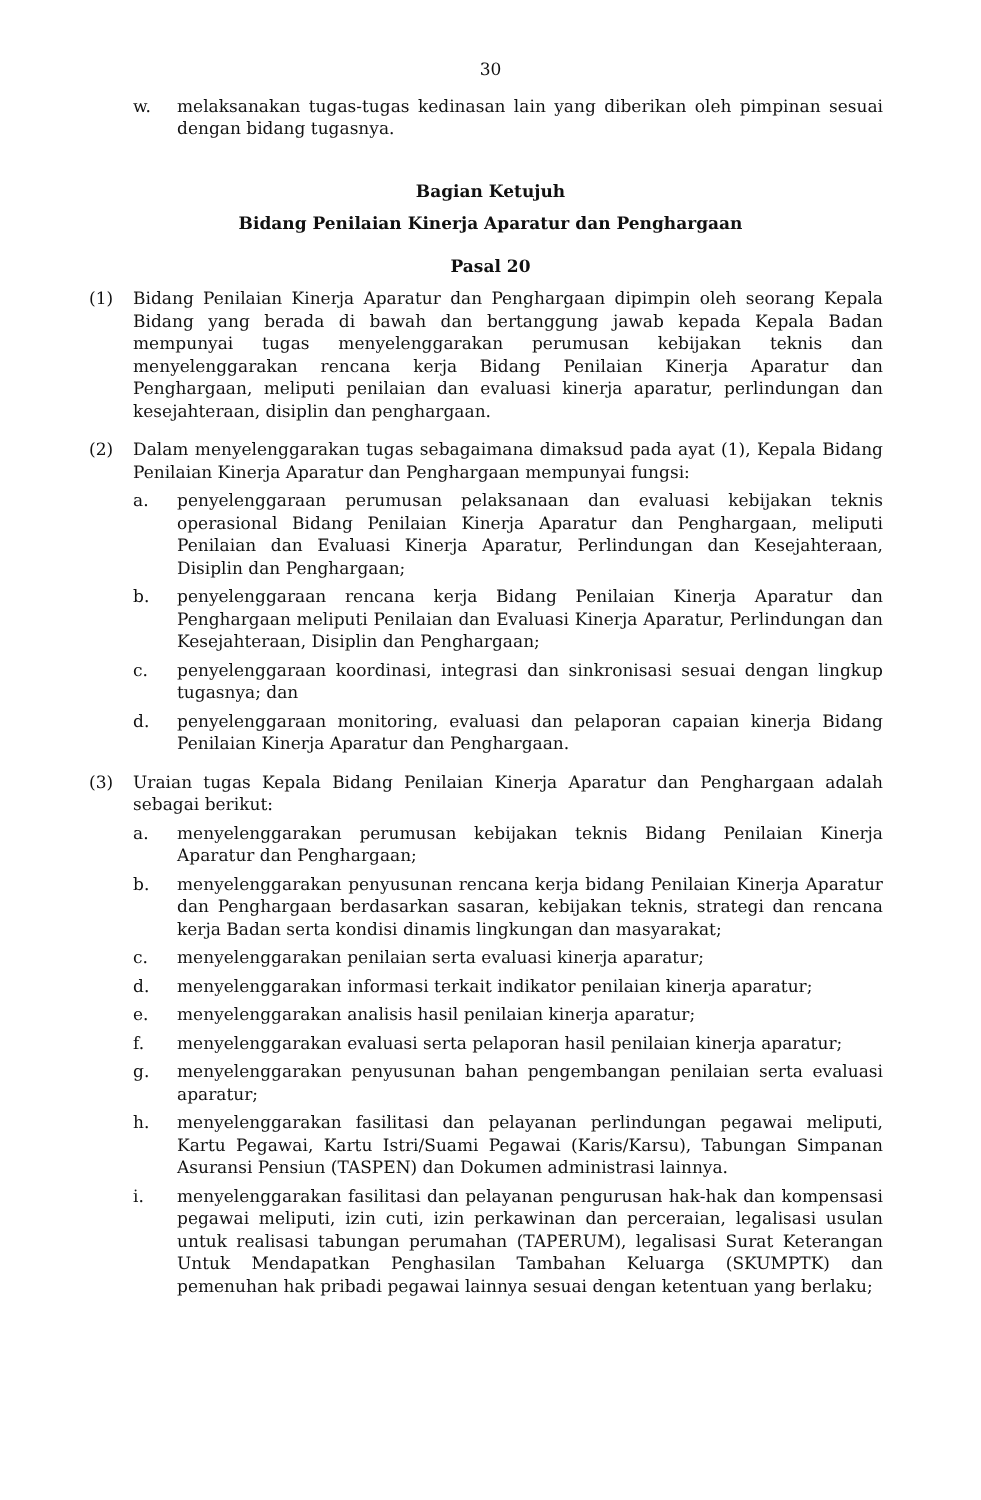30
w. melaksanakan tugas-tugas kedinasan lain yang diberikan oleh pimpinan sesuai dengan bidang tugasnya.
Bagian Ketujuh
Bidang Penilaian Kinerja Aparatur dan Penghargaan
Pasal 20
(1) Bidang Penilaian Kinerja Aparatur dan Penghargaan dipimpin oleh seorang Kepala Bidang yang berada di bawah dan bertanggung jawab kepada Kepala Badan mempunyai tugas menyelenggarakan perumusan kebijakan teknis dan menyelenggarakan rencana kerja Bidang Penilaian Kinerja Aparatur dan Penghargaan, meliputi penilaian dan evaluasi kinerja aparatur, perlindungan dan kesejahteraan, disiplin dan penghargaan.
(2) Dalam menyelenggarakan tugas sebagaimana dimaksud pada ayat (1), Kepala Bidang Penilaian Kinerja Aparatur dan Penghargaan mempunyai fungsi:
a. penyelenggaraan perumusan pelaksanaan dan evaluasi kebijakan teknis operasional Bidang Penilaian Kinerja Aparatur dan Penghargaan, meliputi Penilaian dan Evaluasi Kinerja Aparatur, Perlindungan dan Kesejahteraan, Disiplin dan Penghargaan;
b. penyelenggaraan rencana kerja Bidang Penilaian Kinerja Aparatur dan Penghargaan meliputi Penilaian dan Evaluasi Kinerja Aparatur, Perlindungan dan Kesejahteraan, Disiplin dan Penghargaan;
c. penyelenggaraan koordinasi, integrasi dan sinkronisasi sesuai dengan lingkup tugasnya; dan
d. penyelenggaraan monitoring, evaluasi dan pelaporan capaian kinerja Bidang Penilaian Kinerja Aparatur dan Penghargaan.
(3) Uraian tugas Kepala Bidang Penilaian Kinerja Aparatur dan Penghargaan adalah sebagai berikut:
a. menyelenggarakan perumusan kebijakan teknis Bidang Penilaian Kinerja Aparatur dan Penghargaan;
b. menyelenggarakan penyusunan rencana kerja bidang Penilaian Kinerja Aparatur dan Penghargaan berdasarkan sasaran, kebijakan teknis, strategi dan rencana kerja Badan serta kondisi dinamis lingkungan dan masyarakat;
c. menyelenggarakan penilaian serta evaluasi kinerja aparatur;
d. menyelenggarakan informasi terkait indikator penilaian kinerja aparatur;
e. menyelenggarakan analisis hasil penilaian kinerja aparatur;
f. menyelenggarakan evaluasi serta pelaporan hasil penilaian kinerja aparatur;
g. menyelenggarakan penyusunan bahan pengembangan penilaian serta evaluasi aparatur;
h. menyelenggarakan fasilitasi dan pelayanan perlindungan pegawai meliputi, Kartu Pegawai, Kartu Istri/Suami Pegawai (Karis/Karsu), Tabungan Simpanan Asuransi Pensiun (TASPEN) dan Dokumen administrasi lainnya.
i. menyelenggarakan fasilitasi dan pelayanan pengurusan hak-hak dan kompensasi pegawai meliputi, izin cuti, izin perkawinan dan perceraian, legalisasi usulan untuk realisasi tabungan perumahan (TAPERUM), legalisasi Surat Keterangan Untuk Mendapatkan Penghasilan Tambahan Keluarga (SKUMPTK) dan pemenuhan hak pribadi pegawai lainnya sesuai dengan ketentuan yang berlaku;